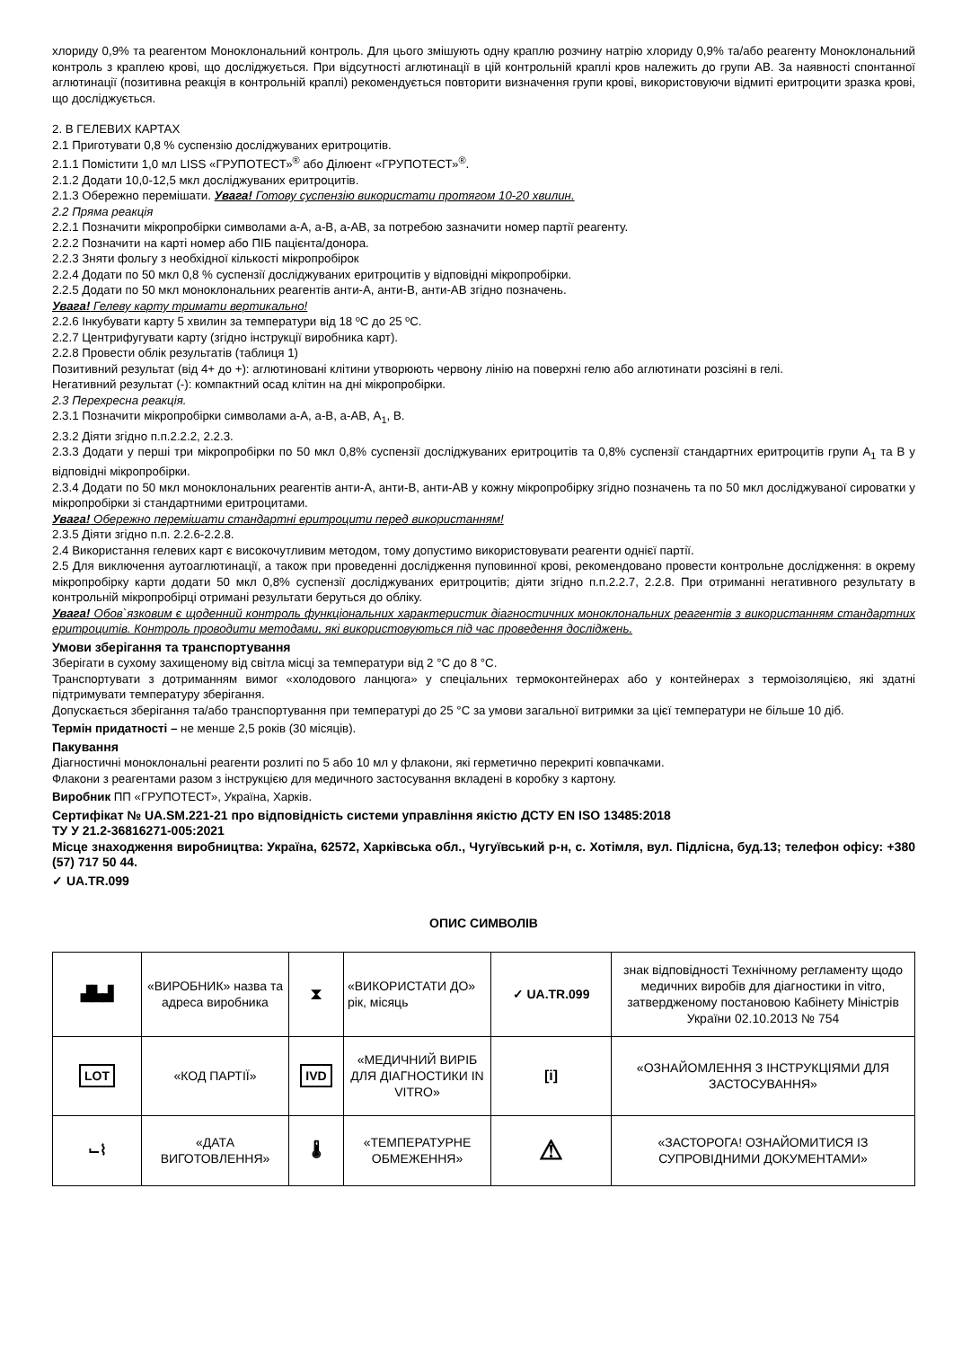хлориду 0,9% та реагентом Моноклональний контроль. Для цього змішують одну краплю розчину натрію хлориду 0,9% та/або реагенту Моноклональний контроль з краплею крові, що досліджується. При відсутності аглютинації в цій контрольній краплі кров належить до групи АВ. За наявності спонтанної аглютинації (позитивна реакція в контрольній краплі) рекомендується повторити визначення групи крові, використовуючи відмиті еритроцити зразка крові, що досліджується.
2. В ГЕЛЕВИХ КАРТАХ
2.1 Приготувати 0,8 % суспензію досліджуваних еритроцитів.
2.1.1 Помістити 1,0 мл LISS «ГРУПОТЕСТ»<sup>®</sup> або Ділюент «ГРУПОТЕСТ»<sup>®</sup>.
2.1.2 Додати 10,0-12,5 мкл досліджуваних еритроцитів.
2.1.3 Обережно перемішати. Увага! Готову суспензію використати протягом 10-20 хвилин.
2.2 Пряма реакція
2.2.1 Позначити мікропробірки символами а-А, а-В, а-АВ, за потребою зазначити номер партії реагенту.
2.2.2 Позначити на карті номер або ПІБ пацієнта/донора.
2.2.3 Зняти фольгу з необхідної кількості мікропробірок
2.2.4 Додати по 50 мкл 0,8 % суспензії досліджуваних еритроцитів у відповідні мікропробірки.
2.2.5 Додати по 50 мкл моноклональних реагентів анти-А, анти-В, анти-АВ згідно позначень.
Увага! Гелеву карту тримати вертикально!
2.2.6 Інкубувати карту 5 хвилин за температури від 18 ºС до 25 ºС.
2.2.7 Центрифугувати карту (згідно інструкції виробника карт).
2.2.8 Провести облік результатів (таблиця 1)
Позитивний результат (від 4+ до +): аглютиновані клітини утворюють червону лінію на поверхні гелю або аглютинати розсіяні в гелі.
Негативний результат (-): компактний осад клітин на дні мікропробірки.
2.3 Перехресна реакція.
2.3.1 Позначити мікропробірки символами а-А, а-В, а-АВ, А<sub>1</sub>, В.
2.3.2 Діяти згідно п.п.2.2.2, 2.2.3.
2.3.3 Додати у перші три мікропробірки по 50 мкл 0,8% суспензії досліджуваних еритроцитів та 0,8% суспензії стандартних еритроцитів групи А<sub>1</sub> та В у відповідні мікропробірки.
2.3.4 Додати по 50 мкл моноклональних реагентів анти-А, анти-В, анти-АВ у кожну мікропробірку згідно позначень та по 50 мкл досліджуваної сироватки у мікропробірки зі стандартними еритроцитами.
Увага! Обережно перемішати стандартні еритроцити перед використанням!
2.3.5 Діяти згідно п.п. 2.2.6-2.2.8.
2.4 Використання гелевих карт є високочутливим методом, тому допустимо використовувати реагенти однієї партії.
2.5 Для виключення аутоаглютинації, а також при проведенні дослідження пуповинної крові, рекомендовано провести контрольне дослідження: в окрему мікропробірку карти додати 50 мкл 0,8% суспензії досліджуваних еритроцитів; діяти згідно п.п.2.2.7, 2.2.8. При отриманні негативного результату в контрольній мікропробірці отримані результати беруться до обліку.
Увага! Обов`язковим є щоденний контроль функціональних характеристик діагностичних моноклональних реагентів з використанням стандартних еритроцитів. Контроль проводити методами, які використовуються під час проведення досліджень.
Умови зберігання та транспортування
Зберігати в сухому захищеному від світла місці за температури від 2 °С до 8 °С.
Транспортувати з дотриманням вимог «холодового ланцюга» у спеціальних термоконтейнерах або у контейнерах з термоізоляцією, які здатні підтримувати температуру зберігання.
Допускається зберігання та/або транспортування при температурі до 25 °С за умови загальної витримки за цієї температури не більше 10 діб.
Термін придатності – не менше 2,5 років (30 місяців).
Пакування
Діагностичні моноклональні реагенти розлиті по 5 або 10 мл у флакони, які герметично перекриті ковпачками.
Флакони з реагентами разом з інструкцією для медичного застосування вкладені в коробку з картону.
Виробник ПП «ГРУПОТЕСТ», Україна, Харків.
Сертифікат № UA.SM.221-21 про відповідність системи управління якістю ДСТУ EN ISO 13485:2018
ТУ У 21.2-36816271-005:2021
Місце знаходження виробництва: Україна, 62572, Харківська обл., Чугуївський р-н, с. Хотімля, вул. Підлісна, буд.13; телефон офісу: +380 (57) 717 50 44.
✓ UA.TR.099
ОПИС СИМВОЛІВ
| ▟▙▟ | «ВИРОБНИК» назва та адреса виробника | ⧗ | «ВИКОРИСТАТИ ДО» рік, місяць | ✓ UA.TR.099 | знак відповідності Технічному регламенту щодо медичних виробів для діагностики in vitro, затвердженому постановою Кабінету Міністрів України 02.10.2013 № 754 |
| LOT | «КОД ПАРТІЇ» | IVD | «МЕДИЧНИЙ ВИРІБ ДЛЯ ДІАГНОСТИКИ IN VITRO» | [i] | «ОЗНАЙОМЛЕННЯ З ІНСТРУКЦІЯМИ ДЛЯ ЗАСТОСУВАННЯ» |
| ⌙⌇ | «ДАТА ВИГОТОВЛЕННЯ» | 🌡 | «ТЕМПЕРАТУРНЕ ОБМЕЖЕННЯ» | ⚠ | «ЗАСТОРОГА! ОЗНАЙОМИТИСЯ ІЗ СУПРОВІДНИМИ ДОКУМЕНТАМИ» |